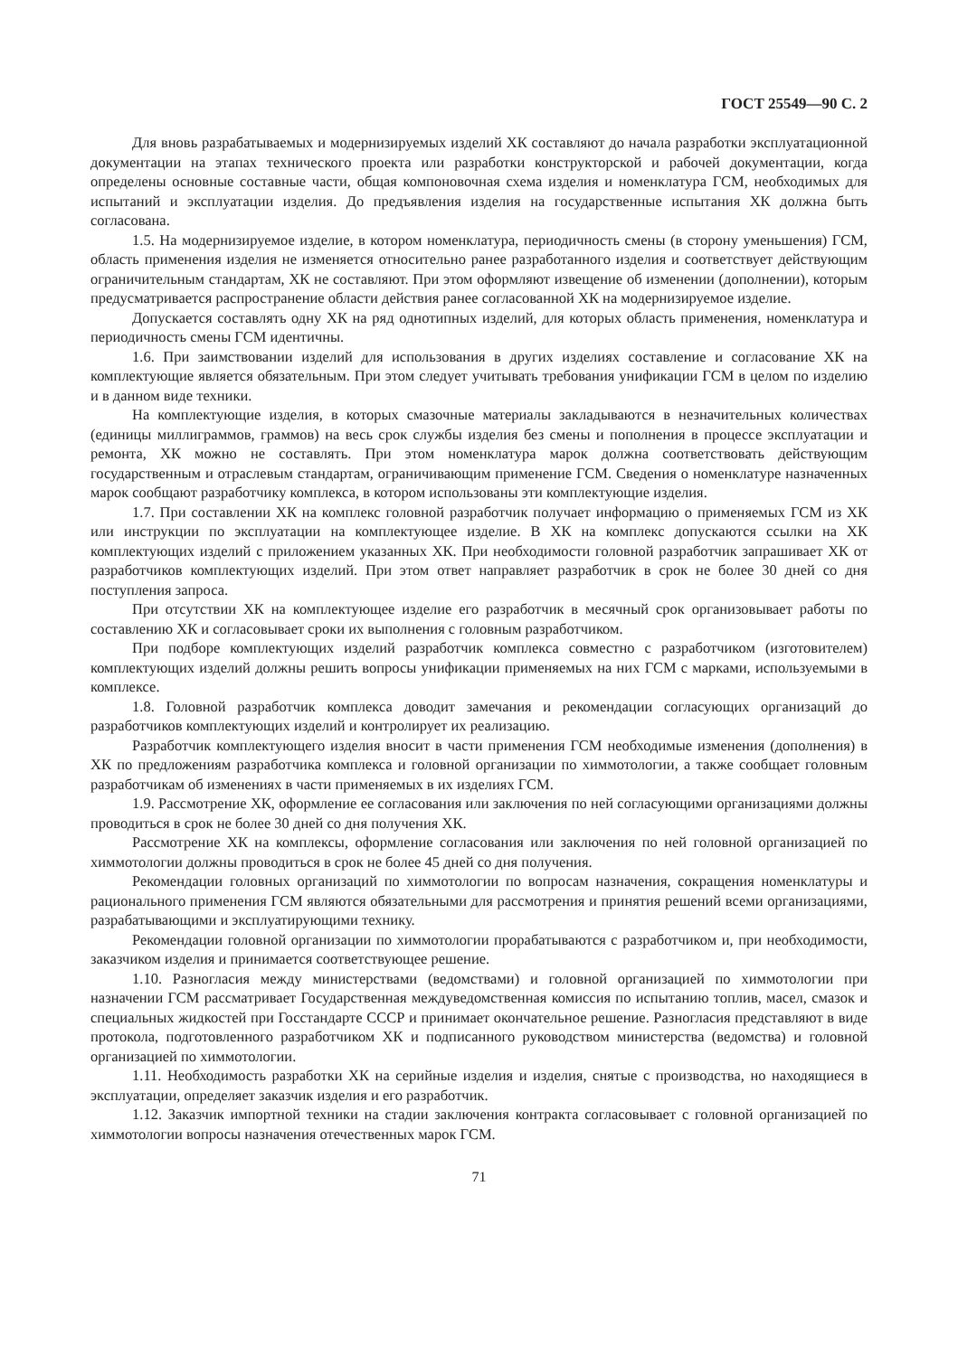ГОСТ 25549—90 С. 2
Для вновь разрабатываемых и модернизируемых изделий ХК составляют до начала разработки эксплуатационной документации на этапах технического проекта или разработки конструкторской и рабочей документации, когда определены основные составные части, общая компоновочная схема изделия и номенклатура ГСМ, необходимых для испытаний и эксплуатации изделия. До предъявления изделия на государственные испытания ХК должна быть согласована.
1.5. На модернизируемое изделие, в котором номенклатура, периодичность смены (в сторону уменьшения) ГСМ, область применения изделия не изменяется относительно ранее разработанного изделия и соответствует действующим ограничительным стандартам, ХК не составляют. При этом оформляют извещение об изменении (дополнении), которым предусматривается распространение области действия ранее согласованной ХК на модернизируемое изделие.
Допускается составлять одну ХК на ряд однотипных изделий, для которых область применения, номенклатура и периодичность смены ГСМ идентичны.
1.6. При заимствовании изделий для использования в других изделиях составление и согласование ХК на комплектующие является обязательным. При этом следует учитывать требования унификации ГСМ в целом по изделию и в данном виде техники.
На комплектующие изделия, в которых смазочные материалы закладываются в незначительных количествах (единицы миллиграммов, граммов) на весь срок службы изделия без смены и пополнения в процессе эксплуатации и ремонта, ХК можно не составлять. При этом номенклатура марок должна соответствовать действующим государственным и отраслевым стандартам, ограничивающим применение ГСМ. Сведения о номенклатуре назначенных марок сообщают разработчику комплекса, в котором использованы эти комплектующие изделия.
1.7. При составлении ХК на комплекс головной разработчик получает информацию о применяемых ГСМ из ХК или инструкции по эксплуатации на комплектующее изделие. В ХК на комплекс допускаются ссылки на ХК комплектующих изделий с приложением указанных ХК. При необходимости головной разработчик запрашивает ХК от разработчиков комплектующих изделий. При этом ответ направляет разработчик в срок не более 30 дней со дня поступления запроса.
При отсутствии ХК на комплектующее изделие его разработчик в месячный срок организовывает работы по составлению ХК и согласовывает сроки их выполнения с головным разработчиком.
При подборе комплектующих изделий разработчик комплекса совместно с разработчиком (изготовителем) комплектующих изделий должны решить вопросы унификации применяемых на них ГСМ с марками, используемыми в комплексе.
1.8. Головной разработчик комплекса доводит замечания и рекомендации согласующих организаций до разработчиков комплектующих изделий и контролирует их реализацию.
Разработчик комплектующего изделия вносит в части применения ГСМ необходимые изменения (дополнения) в ХК по предложениям разработчика комплекса и головной организации по химмотологии, а также сообщает головным разработчикам об изменениях в части применяемых в их изделиях ГСМ.
1.9. Рассмотрение ХК, оформление ее согласования или заключения по ней согласующими организациями должны проводиться в срок не более 30 дней со дня получения ХК.
Рассмотрение ХК на комплексы, оформление согласования или заключения по ней головной организацией по химмотологии должны проводиться в срок не более 45 дней со дня получения.
Рекомендации головных организаций по химмотологии по вопросам назначения, сокращения номенклатуры и рационального применения ГСМ являются обязательными для рассмотрения и принятия решений всеми организациями, разрабатывающими и эксплуатирующими технику.
Рекомендации головной организации по химмотологии прорабатываются с разработчиком и, при необходимости, заказчиком изделия и принимается соответствующее решение.
1.10. Разногласия между министерствами (ведомствами) и головной организацией по химмотологии при назначении ГСМ рассматривает Государственная междуведомственная комиссия по испытанию топлив, масел, смазок и специальных жидкостей при Госстандарте СССР и принимает окончательное решение. Разногласия представляют в виде протокола, подготовленного разработчиком ХК и подписанного руководством министерства (ведомства) и головной организацией по химмотологии.
1.11. Необходимость разработки ХК на серийные изделия и изделия, снятые с производства, но находящиеся в эксплуатации, определяет заказчик изделия и его разработчик.
1.12. Заказчик импортной техники на стадии заключения контракта согласовывает с головной организацией по химмотологии вопросы назначения отечественных марок ГСМ.
71